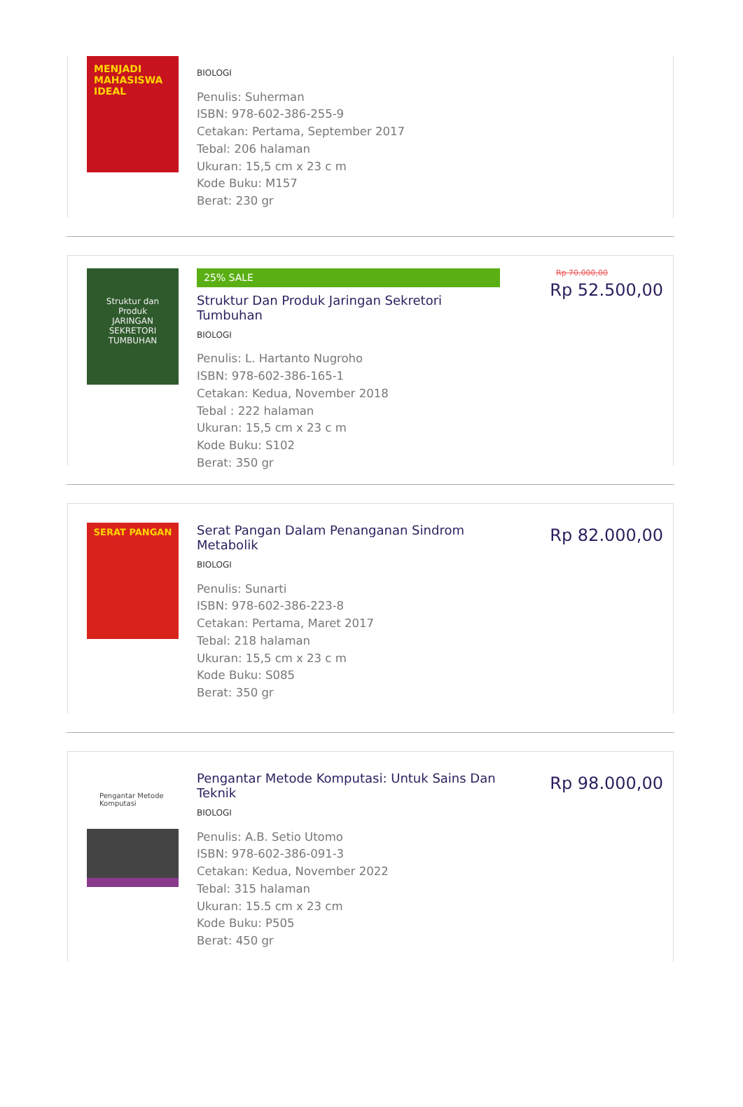MENJADI MAHASISWA IDEAL
BIOLOGI
Penulis: Suherman
ISBN: 978-602-386-255-9
Cetakan: Pertama, September 2017
Tebal: 206 halaman
Ukuran: 15,5 cm x 23 c m
Kode Buku: M157
Berat: 230 gr
Struktur dan Produk
JARINGAN SEKRETORI TUMBUHAN
25% SALE
Struktur Dan Produk Jaringan Sekretori Tumbuhan
BIOLOGI
Penulis: L. Hartanto Nugroho
ISBN: 978-602-386-165-1
Cetakan: Kedua, November 2018
Tebal : 222 halaman
Ukuran: 15,5 cm x 23 c m
Kode Buku: S102
Berat: 350 gr
Rp 70.000,00
Rp 52.500,00
SERAT PANGAN
Serat Pangan Dalam Penanganan Sindrom Metabolik
BIOLOGI
Penulis: Sunarti
ISBN: 978-602-386-223-8
Cetakan: Pertama, Maret 2017
Tebal: 218 halaman
Ukuran: 15,5 cm x 23 c m
Kode Buku: S085
Berat: 350 gr
Rp 82.000,00
Pengantar Metode Komputasi
Pengantar Metode Komputasi: Untuk Sains Dan Teknik
BIOLOGI
Penulis: A.B. Setio Utomo
ISBN: 978-602-386-091-3
Cetakan: Kedua, November 2022
Tebal: 315 halaman
Ukuran: 15.5 cm x 23 cm
Kode Buku: P505
Berat: 450 gr
Rp 98.000,00